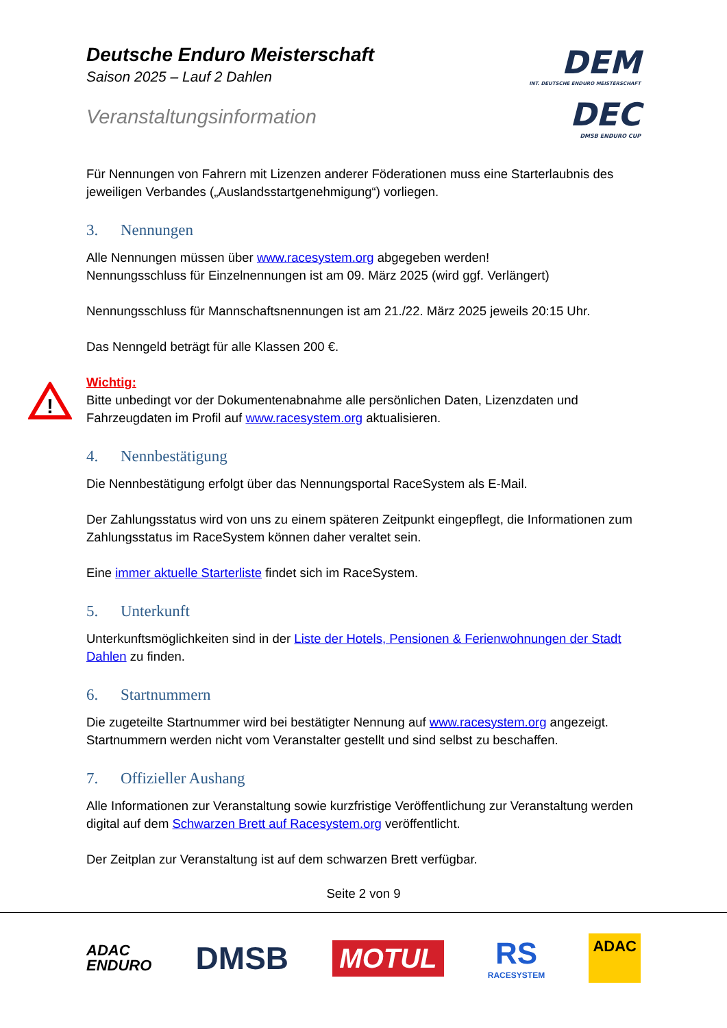Deutsche Enduro Meisterschaft
Saison 2025 – Lauf 2 Dahlen
Veranstaltungsinformation
DEM
INT. DEUTSCHE ENDURO MEISTERSCHAFT
DEC
DMSB ENDURO CUP
Für Nennungen von Fahrern mit Lizenzen anderer Föderationen muss eine Starterlaubnis des jeweiligen Verbandes („Auslandsstartgenehmigung“) vorliegen.
3. Nennungen
Alle Nennungen müssen über www.racesystem.org abgegeben werden!
Nennungsschluss für Einzelnennungen ist am 09. März 2025 (wird ggf. Verlängert)
Nennungsschluss für Mannschaftsnennungen ist am 21./22. März 2025 jeweils 20:15 Uhr.
Das Nenngeld beträgt für alle Klassen 200 €.
!
Wichtig:
Bitte unbedingt vor der Dokumentenabnahme alle persönlichen Daten, Lizenzdaten und Fahrzeugdaten im Profil auf www.racesystem.org aktualisieren.
4. Nennbestätigung
Die Nennbestätigung erfolgt über das Nennungsportal RaceSystem als E-Mail.
Der Zahlungsstatus wird von uns zu einem späteren Zeitpunkt eingepflegt, die Informationen zum Zahlungsstatus im RaceSystem können daher veraltet sein.
Eine immer aktuelle Starterliste findet sich im RaceSystem.
5. Unterkunft
Unterkunftsmöglichkeiten sind in der Liste der Hotels, Pensionen & Ferienwohnungen der Stadt Dahlen zu finden.
6. Startnummern
Die zugeteilte Startnummer wird bei bestätigter Nennung auf www.racesystem.org angezeigt. Startnummern werden nicht vom Veranstalter gestellt und sind selbst zu beschaffen.
7. Offizieller Aushang
Alle Informationen zur Veranstaltung sowie kurzfristige Veröffentlichung zur Veranstaltung werden digital auf dem Schwarzen Brett auf Racesystem.org veröffentlicht.
Der Zeitplan zur Veranstaltung ist auf dem schwarzen Brett verfügbar.
Seite 2 von 9
ADAC
ENDURO
DMSB
MOTUL
RS
RACESYSTEM
ADAC